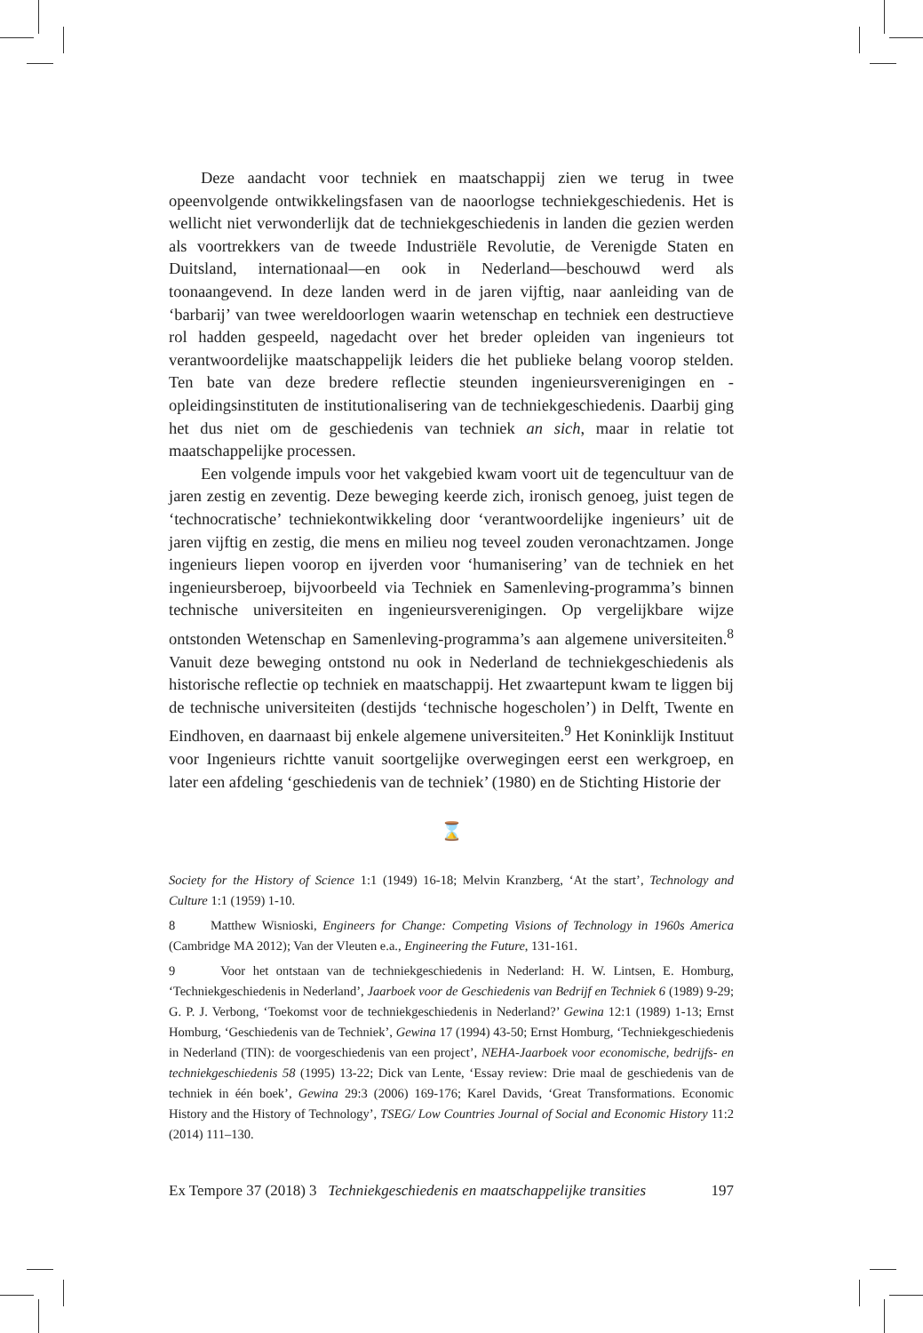Deze aandacht voor techniek en maatschappij zien we terug in twee opeenvolgende ontwikkelingsfasen van de naoorlogse techniekgeschiedenis. Het is wellicht niet verwonderlijk dat de techniekgeschiedenis in landen die gezien werden als voortrekkers van de tweede Industriële Revolutie, de Verenigde Staten en Duitsland, internationaal—en ook in Nederland—beschouwd werd als toonaangevend. In deze landen werd in de jaren vijftig, naar aanleiding van de ‘barbarij’ van twee wereldoorlogen waarin wetenschap en techniek een destructieve rol hadden gespeeld, nagedacht over het breder opleiden van ingenieurs tot verantwoordelijke maatschappelijk leiders die het publieke belang voorop stelden. Ten bate van deze bredere reflectie steunden ingenieursverenigingen en -opleidingsinstituten de institutionalisering van de techniekgeschiedenis. Daarbij ging het dus niet om de geschiedenis van techniek an sich, maar in relatie tot maatschappelijke processen.
Een volgende impuls voor het vakgebied kwam voort uit de tegencultuur van de jaren zestig en zeventig. Deze beweging keerde zich, ironisch genoeg, juist tegen de ‘technocratische’ techniekontwikkeling door ‘verantwoordelijke ingenieurs’ uit de jaren vijftig en zestig, die mens en milieu nog teveel zouden veronachtzamen. Jonge ingenieurs liepen voorop en ijverden voor ‘humanisering’ van de techniek en het ingenieursberoep, bijvoorbeeld via Techniek en Samenleving-programma’s binnen technische universiteiten en ingenieursverenigingen. Op vergelijkbare wijze ontstonden Wetenschap en Samenleving-programma’s aan algemene universiteiten.<sup>8</sup> Vanuit deze beweging ontstond nu ook in Nederland de techniekgeschiedenis als historische reflectie op techniek en maatschappij. Het zwaartepunt kwam te liggen bij de technische universiteiten (destijds ‘technische hogescholen’) in Delft, Twente en Eindhoven, en daarnaast bij enkele algemene universiteiten.<sup>9</sup> Het Koninklijk Instituut voor Ingenieurs richtte vanuit soortgelijke overwegingen eerst een werkgroep, en later een afdeling ‘geschiedenis van de techniek’ (1980) en de Stichting Historie der
⌛
Society for the History of Science 1:1 (1949) 16-18; Melvin Kranzberg, ‘At the start’, Technology and Culture 1:1 (1959) 1-10.
8 Matthew Wisnioski, Engineers for Change: Competing Visions of Technology in 1960s America (Cambridge MA 2012); Van der Vleuten e.a., Engineering the Future, 131-161.
9 Voor het ontstaan van de techniekgeschiedenis in Nederland: H. W. Lintsen, E. Homburg, ‘Techniekgeschiedenis in Nederland’, Jaarboek voor de Geschiedenis van Bedrijf en Techniek 6 (1989) 9-29; G. P. J. Verbong, ‘Toekomst voor de techniekgeschiedenis in Nederland?’ Gewina 12:1 (1989) 1-13; Ernst Homburg, ‘Geschiedenis van de Techniek’, Gewina 17 (1994) 43-50; Ernst Homburg, ‘Techniekgeschiedenis in Nederland (TIN): de voorgeschiedenis van een project’, NEHA-Jaarboek voor economische, bedrijfs- en techniekgeschiedenis 58 (1995) 13-22; Dick van Lente, ‘Essay review: Drie maal de geschiedenis van de techniek in één boek’, Gewina 29:3 (2006) 169-176; Karel Davids, ‘Great Transformations. Economic History and the History of Technology’, TSEG/ Low Countries Journal of Social and Economic History 11:2 (2014) 111–130.
Ex Tempore 37 (2018) 3 Techniekgeschiedenis en maatschappelijke transities 197